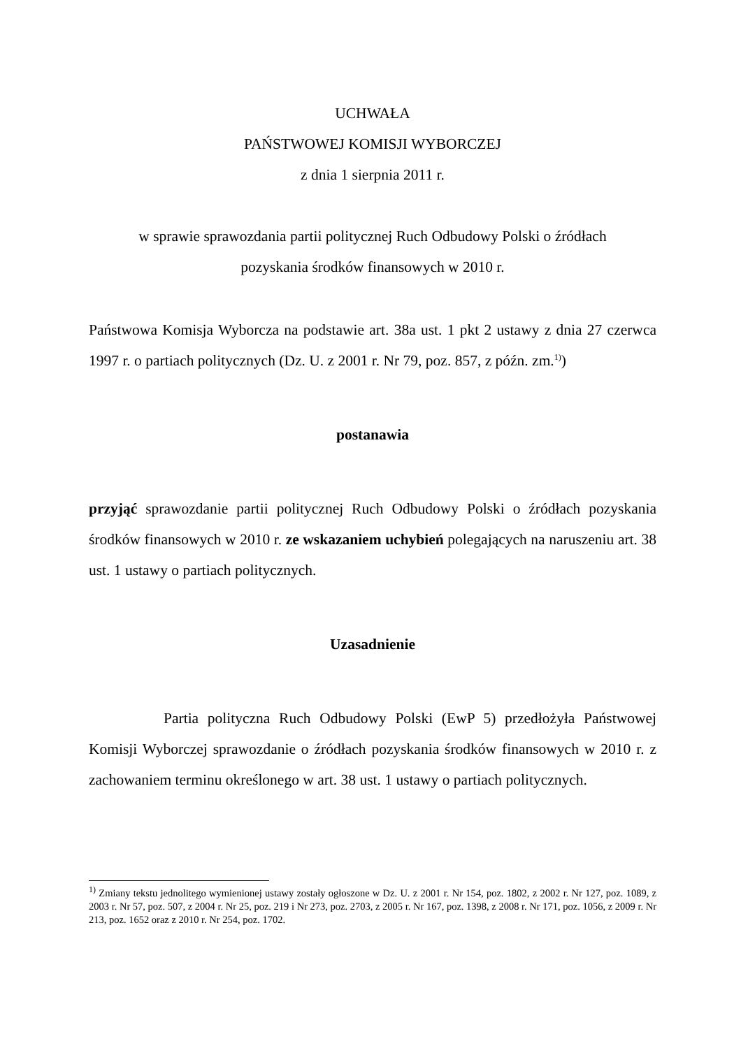UCHWAŁA
PAŃSTWOWEJ KOMISJI WYBORCZEJ
z dnia 1 sierpnia 2011 r.
w sprawie sprawozdania partii politycznej Ruch Odbudowy Polski o źródłach
pozyskania środków finansowych w 2010 r.
Państwowa Komisja Wyborcza na podstawie art. 38a ust. 1 pkt 2 ustawy z dnia 27 czerwca 1997 r. o partiach politycznych (Dz. U. z 2001 r. Nr 79, poz. 857, z późn. zm.<sup>1)</sup>)
postanawia
przyjąć sprawozdanie partii politycznej Ruch Odbudowy Polski o źródłach pozyskania środków finansowych w 2010 r. ze wskazaniem uchybień polegających na naruszeniu art. 38 ust. 1 ustawy o partiach politycznych.
Uzasadnienie
Partia polityczna Ruch Odbudowy Polski (EwP 5) przedłożyła Państwowej Komisji Wyborczej sprawozdanie o źródłach pozyskania środków finansowych w 2010 r. z zachowaniem terminu określonego w art. 38 ust. 1 ustawy o partiach politycznych.
<sup>1)</sup> Zmiany tekstu jednolitego wymienionej ustawy zostały ogłoszone w Dz. U. z 2001 r. Nr 154, poz. 1802, z 2002 r. Nr 127, poz. 1089, z 2003 r. Nr 57, poz. 507, z 2004 r. Nr 25, poz. 219 i Nr 273, poz. 2703, z 2005 r. Nr 167, poz. 1398, z 2008 r. Nr 171, poz. 1056, z 2009 r. Nr 213, poz. 1652 oraz z 2010 r. Nr 254, poz. 1702.